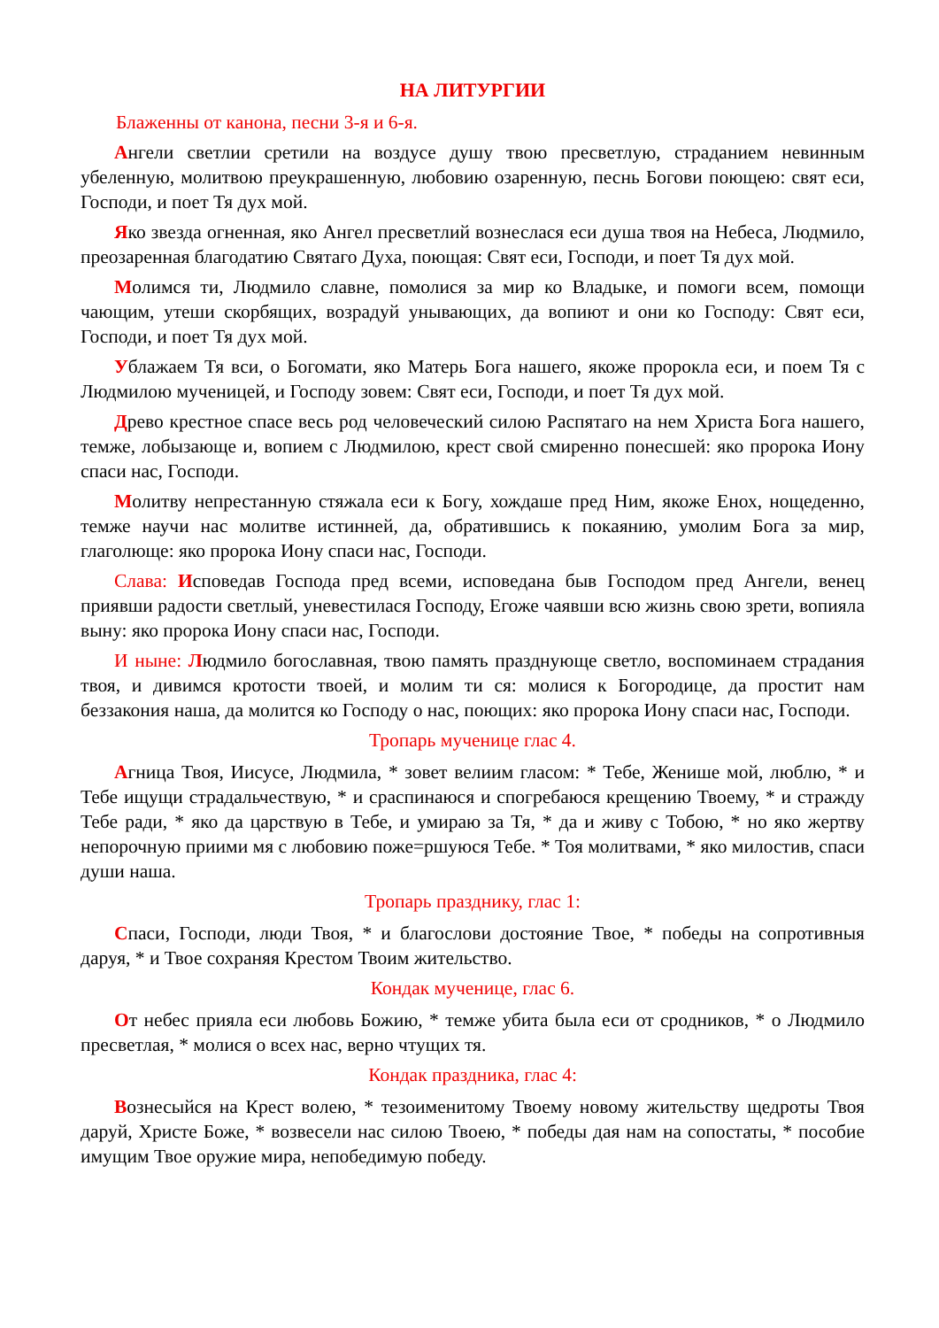НА ЛИТУРГИИ
Блаженны от канона, песни 3-я и 6-я.
Ангели светлии сретили на воздусе душу твою пресветлую, страданием невинным убеленную, молитвою преукрашенную, любовию озаренную, песнь Богови поющею: свят еси, Господи, и поет Тя дух мой.
Яко звезда огненная, яко Ангел пресветлий вознеслася еси душа твоя на Небеса, Людмило, преозаренная благодатию Святаго Духа, поющая: Свят еси, Господи, и поет Тя дух мой.
Молимся ти, Людмило славне, помолися за мир ко Владыке, и помоги всем, помощи чающим, утеши скорбящих, возрадуй унывающих, да вопиют и они ко Господу: Свят еси, Господи, и поет Тя дух мой.
Ублажаем Тя вси, о Богомати, яко Матерь Бога нашего, якоже пророкла еси, и поем Тя с Людмилою мученицей, и Господу зовем: Свят еси, Господи, и поет Тя дух мой.
Древо крестное спасе весь род человеческий силою Распятаго на нем Христа Бога нашего, темже, лобызающе и, вопием с Людмилою, крест свой смиренно понесшей: яко пророка Иону спаси нас, Господи.
Молитву непрестанную стяжала еси к Богу, хождаше пред Ним, якоже Енох, нощеденно, темже научи нас молитве истинней, да, обратившись к покаянию, умолим Бога за мир, глаголюще: яко пророка Иону спаси нас, Господи.
Слава: Исповедав Господа пред всеми, исповедана быв Господом пред Ангели, венец приявши радости светлый, уневестилася Господу, Егоже чаявши всю жизнь свою зрети, вопияла выну: яко пророка Иону спаси нас, Господи.
И ныне: Людмило богославная, твою память празднующе светло, воспоминаем страдания твоя, и дивимся кротости твоей, и молим ти ся: молися к Богородице, да простит нам беззакония наша, да молится ко Господу о нас, поющих: яко пророка Иону спаси нас, Господи.
Тропарь мученице глас 4.
Агница Твоя, Иисусе, Людмила, * зовет велиим гласом: * Тебе, Женише мой, люблю, * и Тебе ищущи страдальчествую, * и сраспинаюся и спогребаюся крещению Твоему, * и стражду Тебе ради, * яко да царствую в Тебе, и умираю за Тя, * да и живу с Тобою, * но яко жертву непорочную приими мя с любовию поже=ршуюся Тебе. * Тоя молитвами, * яко милостив, спаси души наша.
Тропарь празднику, глас 1:
Спаси, Господи, люди Твоя, * и благослови достояние Твое, * победы на сопротивныя даруя, * и Твое сохраняя Крестом Твоим жительство.
Кондак мученице, глас 6.
От небес прияла еси любовь Божию, * темже убита была еси от сродников, * о Людмило пресветлая, * молися о всех нас, верно чтущих тя.
Кондак праздника, глас 4:
Вознесыйся на Крест волею, * тезоименитому Твоему новому жительству щедроты Твоя даруй, Христе Боже, * возвесели нас силою Твоею, * победы дая нам на сопостаты, * пособие имущим Твое оружие мира, непобедимую победу.